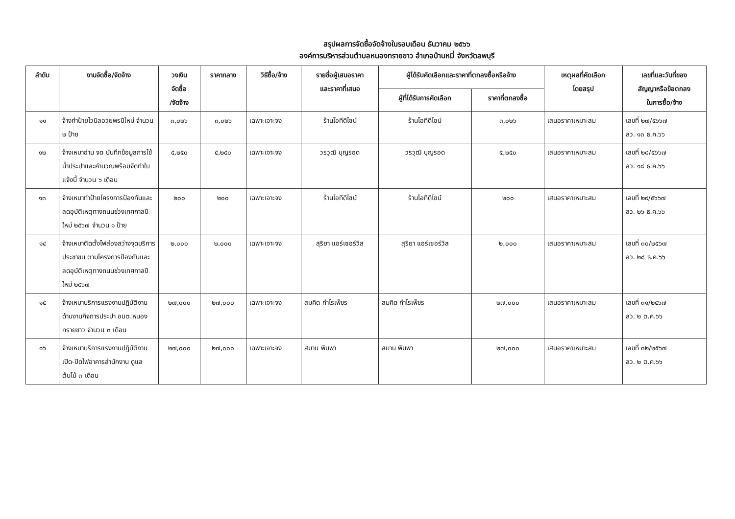สรุปผลการจัดซื้อจัดจ้างในรอบเดือน ธันวาคม ๒๕๖๖
องค์การบริหารส่วนตำบลหนองทรายขาว อำเภอบ้านหมี่ จังหวัดลพบุรี
| ลำดับ | งานจัดซื้อ/จัดจ้าง | วงเงิน จัดซื้อ /จัดจ้าง | ราคากลาง | วิธีซื้อ/จ้าง | รายชื่อผู้เสนอราคา และราคาที่เสนอ | ผู้ได้รับคัดเลือกและราคาที่ตกลงซื้อหรือจ้าง | | เหตุผลที่คัดเลือก โดยสรุป | เลขที่และวันที่ของ สัญญาหรือข้อตกลง ในการซื้อ/จ้าง |
| --- | --- | --- | --- | --- | --- | --- | --- | --- | --- |
| | | | | | | ผู้ที่ได้รับการคัดเลือก | ราคาที่ตกลงซื้อ | | |
| ๑๑ | จ้างทำป้ายไวนิลอวยพรปีใหม่ จำนวน ๒ ป้าย | ๓,๐๒๖ | ๓,๐๒๖ | เฉพาะเจาะจง | ร้านโอทีดีไซน์ | ร้านโอทีดีไซน์ | ๓,๐๒๖ | เสนอราคาเหมาะสม | เลขที่ ๒๗/๕๖๖๗ ลว. ๑๓ ธ.ค.๖๖ |
| ๑๒ | จ้างเหมาอ่าน จด บันทึกข้อมูลการใช้น้ำประปาและคำนวณพร้อมจัดทำใบแจ้งนี้ จำนวน ๖ เดือน | ๕,๒๕๐ | ๕,๒๕๐ | เฉพาะเจาะจง | วรวุฒิ บุญรอด | วรวุฒิ บุญรอด | ๕,๒๕๐ | เสนอราคาเหมาะสม | เลขที่ ๒๘/๕๖๖๗ ลว. ๑๘ ธ.ค.๖๖ |
| ๑๓ | จ้างเหมาทำป้ายโครงการป้องกันและลดอุบัติเหตุทางถนนช่วงเทศกาลปีใหม่ ๒๕๖๗ จำนวน ๑ ป้าย | ๒๐๐ | ๒๐๐ | เฉพาะเจาะจง | ร้านโอทีดีไซน์ | ร้านโอทีดีไซน์ | ๒๐๐ | เสนอราคาเหมาะสม | เลขที่ ๒๙/๕๖๖๗ ลว. ๒๖ ธ.ค.๖๖ |
| ๑๔ | จ้างเหมาติดตั้งไฟส่องสว่างจุดบริการประชาชน ตามโครงการป้องกันและลดอุบัติเหตุทางถนนช่วงเทศกาลปีใหม่ ๒๕๖๗ | ๒,๐๐๐ | ๒,๐๐๐ | เฉพาะเจาะจง | สุริยา แอร์เซอร์วิส | สุริยา แอร์เซอร์วิส | ๒,๐๐๐ | เสนอราคาเหมาะสม | เลขที่ ๓๐/๒๕๖๗ ลว. ๒๘ ธ.ค.๖๖ |
| ๑๕ | จ้างเหมาบริการแรงงานปฏิบัติงานด้านงานกิจการประปา อบต.หนองทรายขาว จำนวน ๓ เดือน | ๒๗,๐๐๐ | ๒๗,๐๐๐ | เฉพาะเจาะจง | สมคิด กำไรเพ็ชร | สมคิด กำไรเพ็ชร | ๒๗,๐๐๐ | เสนอราคาเหมาะสม | เลขที่ ๓๑/๒๕๖๗ ลว. ๒ ต.ค.๖๖ |
| ๑๖ | จ้างเหมาบริการแรงงานปฏิบัติงานเปิด-ปิดไฟอาคารสำนักงาน ดูแลต้นไม้ ๓ เดือน | ๒๗,๐๐๐ | ๒๗,๐๐๐ | เฉพาะเจาะจง | สมาน พิมพา | สมาน พิมพา | ๒๗,๐๐๐ | เสนอราคาเหมาะสม | เลขที่ ๓๒/๒๕๖๗ ลว. ๒ ต.ค.๖๖ |